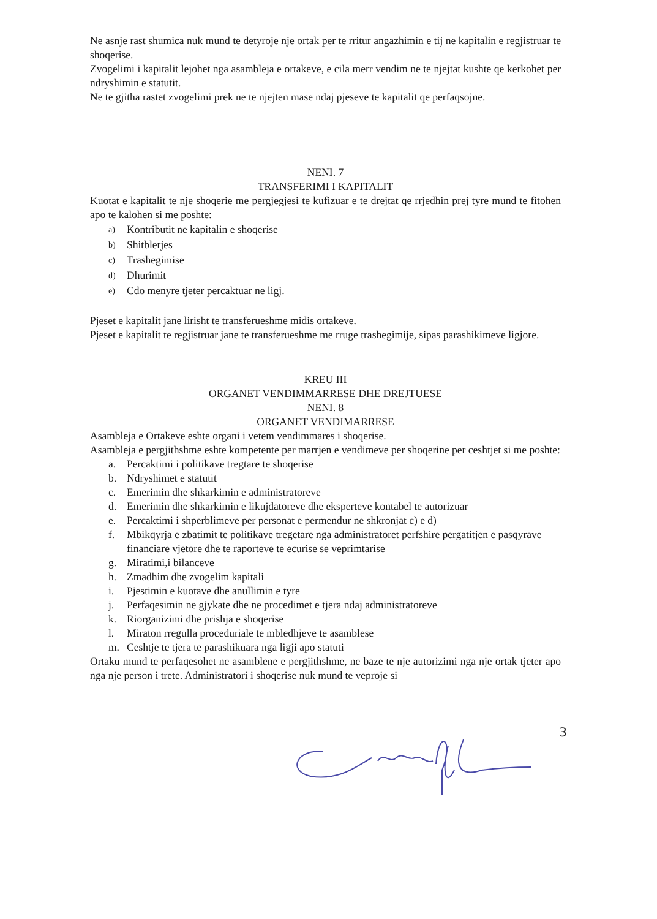Ne asnje rast shumica nuk mund te detyroje nje ortak per te rritur angazhimin e tij ne kapitalin e regjistruar te shoqerise.
Zvogelimi i kapitalit lejohet nga asambleja e ortakeve, e cila merr vendim ne te njejtat kushte qe kerkohet per ndryshimin e statutit.
Ne te gjitha rastet zvogelimi prek ne te njejten mase ndaj pjeseve te kapitalit qe perfaqsojne.
NENI. 7
TRANSFERIMI I KAPITALIT
Kuotat e kapitalit te nje shoqerie me pergjegjesi te kufizuar e te drejtat qe rrjedhin prej tyre mund te fitohen apo te kalohen si me poshte:
a) Kontributit ne kapitalin e shoqerise
b) Shitblerjes
c) Trashegimise
d) Dhurimit
e) Cdo menyre tjeter percaktuar ne ligj.
Pjeset e kapitalit jane lirisht te transferueshme midis ortakeve.
Pjeset e kapitalit te regjistruar jane te transferueshme me rruge trashegimije, sipas parashikimeve ligjore.
KREU III
ORGANET VENDIMMARRESE DHE DREJTUESE
NENI. 8
ORGANET VENDIMARRESE
Asambleja e Ortakeve eshte organi i vetem vendimmares i shoqerise.
Asambleja e pergjithshme eshte kompetente per marrjen e vendimeve per shoqerine per ceshtjet si me poshte:
a. Percaktimi i politikave tregtare te shoqerise
b. Ndryshimet e statutit
c. Emerimin dhe shkarkimin e administratoreve
d. Emerimin dhe shkarkimin e likujdatoreve dhe eksperteve kontabel te autorizuar
e. Percaktimi i shperblimeve per personat e permendur ne shkronjat c) e d)
f. Mbikqyrja e zbatimit te politikave tregetare nga administratoret perfshire pergatitjen e pasqyrave financiare vjetore dhe te raporteve te ecurise se veprimtarise
g. Miratimi,i bilanceve
h. Zmadhim dhe zvogelim kapitali
i. Pjestimin e kuotave dhe anullimin e tyre
j. Perfaqesimin ne gjykate dhe ne procedimet e tjera ndaj administratoreve
k. Riorganizimi dhe prishja e shoqerise
l. Miraton rregulla proceduriale te mbledhjeve te asamblese
m. Ceshtje te tjera te parashikuara nga ligji apo statuti
Ortaku mund te perfaqesohet ne asamblene e pergjithshme, ne baze te nje autorizimi nga nje ortak tjeter apo nga nje person i trete. Administratori i shoqerise nuk mund te veproje si
3